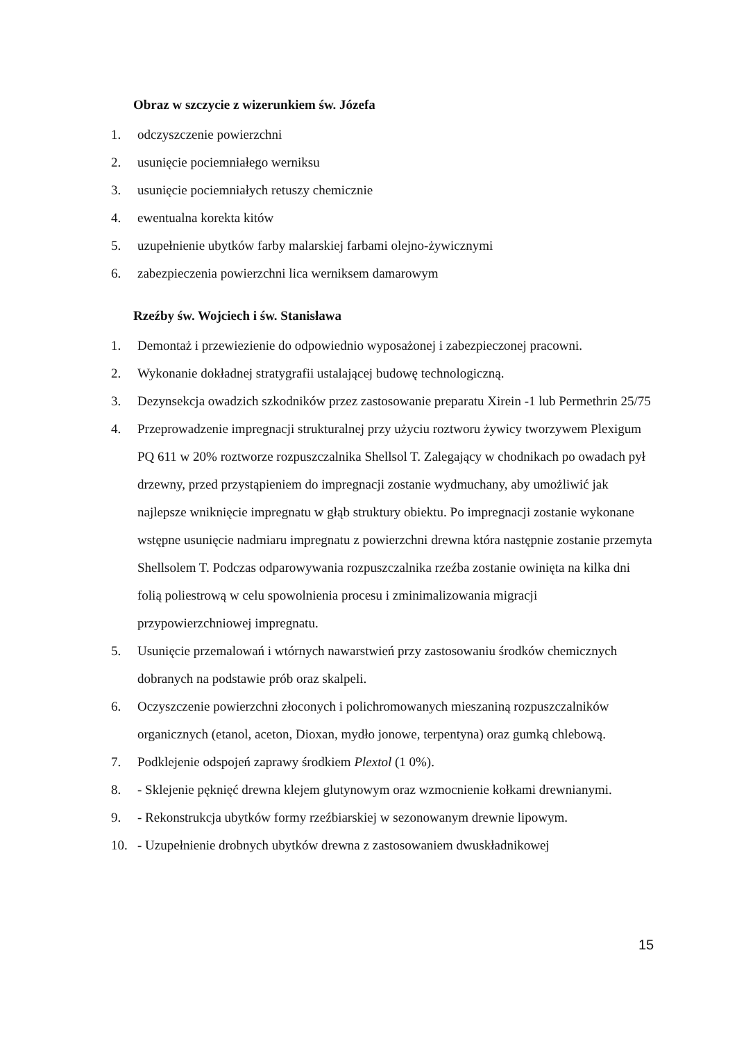Obraz w szczycie z wizerunkiem św. Józefa
1. odczyszczenie powierzchni
2. usunięcie pociemniałego werniksu
3. usunięcie pociemniałych retuszy chemicznie
4. ewentualna korekta kitów
5. uzupełnienie ubytków farby malarskiej farbami olejno-żywicznymi
6. zabezpieczenia powierzchni lica werniksem damarowym
Rzeźby św. Wojciech i św. Stanisława
1. Demontaż i przewiezienie do odpowiednio wyposażonej i zabezpieczonej pracowni.
2. Wykonanie dokładnej stratygrafii ustalającej budowę technologiczną.
3. Dezynsekcja owadzich szkodników przez zastosowanie preparatu Xirein -1 lub Permethrin 25/75
4. Przeprowadzenie impregnacji strukturalnej przy użyciu roztworu żywicy tworzywem Plexigum PQ 611 w 20% roztworze rozpuszczalnika Shellsol T. Zalegający w chodnikach po owadach pył drzewny, przed przystąpieniem do impregnacji zostanie wydmuchany, aby umożliwić jak najlepsze wniknięcie impregnatu w głąb struktury obiektu. Po impregnacji zostanie wykonane wstępne usunięcie nadmiaru impregnatu z powierzchni drewna która następnie zostanie przemyta Shellsolem T. Podczas odparowywania rozpuszczalnika rzeźba zostanie owinięta na kilka dni folią poliestrową w celu spowolnienia procesu i zminimalizowania migracji przypowierzchniowej impregnatu.
5. Usunięcie przemalowań i wtórnych nawarstwień przy zastosowaniu środków chemicznych dobranych na podstawie prób oraz skalpeli.
6. Oczyszczenie powierzchni złoconych i polichromowanych mieszaniną rozpuszczalników organicznych (etanol, aceton, Dioxan, mydło jonowe, terpentyna) oraz gumką chlebową.
7. Podklejenie odspojeń zaprawy środkiem Plextol (1 0%).
8. - Sklejenie pęknięć drewna klejem glutynowym oraz wzmocnienie kołkami drewnianymi.
9. - Rekonstrukcja ubytków formy rzeźbiarskiej w sezonowanym drewnie lipowym.
10. - Uzupełnienie drobnych ubytków drewna z zastosowaniem dwuskładnikowej
15